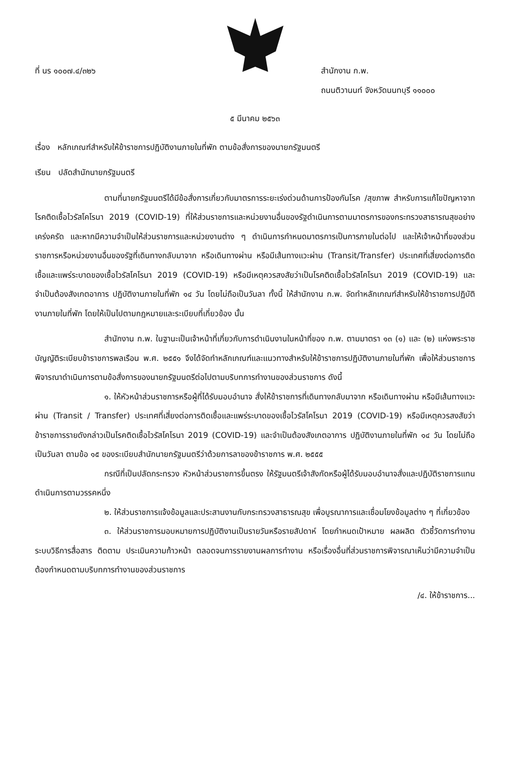ที่ นร ๑๐๐๗.๔/๓๒๖ สำนักงาน ก.พ.
ถนนติวานนท์ จังหวัดนนทบุรี ๑๑๐๐๐
๕ มีนาคม ๒๕๖๓
เรื่อง หลักเกณฑ์สำหรับให้ข้าราชการปฏิบัติงานภายในที่พัก ตามข้อสั่งการของนายกรัฐมนตรี
เรียน ปลัดสำนักนายกรัฐมนตรี
ตามที่นายกรัฐมนตรีได้มีข้อสั่งการเกี่ยวกับมาตรการระยะเร่งด่วนด้านการป้องกันโรค /สุขภาพ สำหรับการแก้ไขปัญหาจากโรคติดเชื้อไวรัสโคโรนา 2019 (COVID-19) ที่ให้ส่วนราชการและหน่วยงานอื่นของรัฐดำเนินการตามมาตรการของกระทรวงสาธารณสุขอย่างเคร่งครัด และหากมีความจำเป็นให้ส่วนราชการและหน่วยงานต่าง ๆ ดำเนินการกำหนดมาตรการเป็นการภายในต่อไป และให้เจ้าหน้าที่ของส่วนราชการหรือหน่วยงานอื่นของรัฐที่เดินทางกลับมาจาก หรือเดินทางผ่าน หรือมีเส้นทางแวะผ่าน (Transit/Transfer) ประเทศที่เสี่ยงต่อการติดเชื้อและแพร่ระบาดของเชื้อไวรัสโคโรนา 2019 (COVID-19) หรือมีเหตุควรสงสัยว่าเป็นโรคติดเชื้อไวรัสโคโรนา 2019 (COVID-19) และจำเป็นต้องสังเกตอาการ ปฏิบัติงานภายในที่พัก ๑๔ วัน โดยไม่ถือเป็นวันลา ทั้งนี้ ให้สำนักงาน ก.พ. จัดทำหลักเกณฑ์สำหรับให้ข้าราชการปฏิบัติงานภายในที่พัก โดยให้เป็นไปตามกฎหมายและระเบียบที่เกี่ยวข้อง นั้น
สำนักงาน ก.พ. ในฐานะเป็นเจ้าหน้าที่เกี่ยวกับการดำเนินงานในหน้าที่ของ ก.พ. ตามมาตรา ๑๓ (๑) และ (๒) แห่งพระราชบัญญัติระเบียบข้าราชการพลเรือน พ.ศ. ๒๕๕๑ จึงได้จัดทำหลักเกณฑ์และแนวทางสำหรับให้ข้าราชการปฏิบัติงานภายในที่พัก เพื่อให้ส่วนราชการพิจารณาดำเนินการตามข้อสั่งการของนายกรัฐมนตรีต่อไปตามบริบทการทำงานของส่วนราชการ ดังนี้
๑. ให้หัวหน้าส่วนราชการหรือผู้ที่ได้รับมอบอำนาจ สั่งให้ข้าราชการที่เดินทางกลับมาจาก หรือเดินทางผ่าน หรือมีเส้นทางแวะผ่าน (Transit / Transfer) ประเทศที่เสี่ยงต่อการติดเชื้อและแพร่ระบาดของเชื้อไวรัสโคโรนา 2019 (COVID-19) หรือมีเหตุควรสงสัยว่าข้าราชการรายดังกล่าวเป็นโรคติดเชื้อไวรัสโคโรนา 2019 (COVID-19) และจำเป็นต้องสังเกตอาการ ปฏิบัติงานภายในที่พัก ๑๔ วัน โดยไม่ถือเป็นวันลา ตามข้อ ๑๕ ของระเบียบสำนักนายกรัฐมนตรีว่าด้วยการลาของข้าราชการ พ.ศ. ๒๕๕๕
กรณีที่เป็นปลัดกระทรวง หัวหน้าส่วนราชการขึ้นตรง ให้รัฐมนตรีเจ้าสังกัดหรือผู้ได้รับมอบอำนาจสั่งและปฏิบัติราชการแทน ดำเนินการตามวรรคหนึ่ง
๒. ให้ส่วนราชการแจ้งข้อมูลและประสานงานกับกระทรวงสาธารณสุข เพื่อบูรณาการและเชื่อมโยงข้อมูลต่าง ๆ ที่เกี่ยวข้อง
๓. ให้ส่วนราชการมอบหมายการปฏิบัติงานเป็นรายวันหรือรายสัปดาห์ โดยกำหนดเป้าหมาย ผลผลิต ตัวชี้วัดการทำงาน ระบบวิธีการสื่อสาร ติดตาม ประเมินความก้าวหน้า ตลอดจนการรายงานผลการทำงาน หรือเรื่องอื่นที่ส่วนราชการพิจารณาเห็นว่ามีความจำเป็นต้องกำหนดตามบริบทการทำงานของส่วนราชการ
/๔. ให้ข้าราชการ...